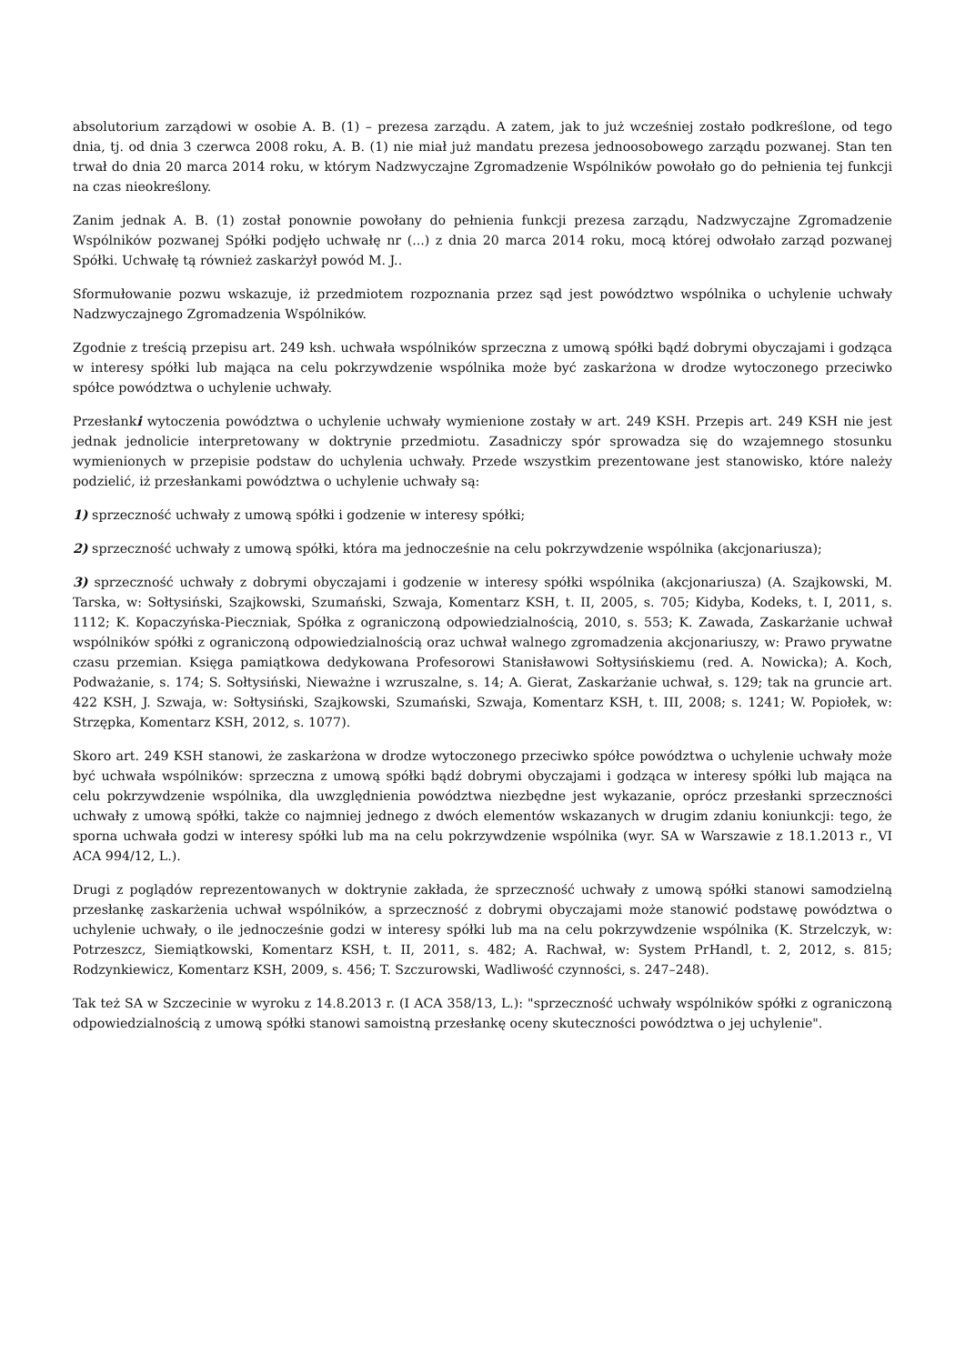absolutorium zarządowi w osobie A. B. (1) – prezesa zarządu. A zatem, jak to już wcześniej zostało podkreślone, od tego dnia, tj. od dnia 3 czerwca 2008 roku, A. B. (1) nie miał już mandatu prezesa jednoosobowego zarządu pozwanej. Stan ten trwał do dnia 20 marca 2014 roku, w którym Nadzwyczajne Zgromadzenie Wspólników powołało go do pełnienia tej funkcji na czas nieokreślony.
Zanim jednak A. B. (1) został ponownie powołany do pełnienia funkcji prezesa zarządu, Nadzwyczajne Zgromadzenie Wspólników pozwanej Spółki podjęło uchwałę nr (...) z dnia 20 marca 2014 roku, mocą której odwołało zarząd pozwanej Spółki. Uchwałę tą również zaskarżył powód M. J..
Sformułowanie pozwu wskazuje, iż przedmiotem rozpoznania przez sąd jest powództwo wspólnika o uchylenie uchwały Nadzwyczajnego Zgromadzenia Wspólników.
Zgodnie z treścią przepisu art. 249 ksh. uchwała wspólników sprzeczna z umową spółki bądź dobrymi obyczajami i godząca w interesy spółki lub mająca na celu pokrzywdzenie wspólnika może być zaskarżona w drodze wytoczonego przeciwko spółce powództwa o uchylenie uchwały.
Przesłanki wytoczenia powództwa o uchylenie uchwały wymienione zostały w art. 249 KSH. Przepis art. 249 KSH nie jest jednak jednolicie interpretowany w doktrynie przedmiotu. Zasadniczy spór sprowadza się do wzajemnego stosunku wymienionych w przepisie podstaw do uchylenia uchwały. Przede wszystkim prezentowane jest stanowisko, które należy podzielić, iż przesłankami powództwa o uchylenie uchwały są:
1) sprzeczność uchwały z umową spółki i godzenie w interesy spółki;
2) sprzeczność uchwały z umową spółki, która ma jednocześnie na celu pokrzywdzenie wspólnika (akcjonariusza);
3) sprzeczność uchwały z dobrymi obyczajami i godzenie w interesy spółki wspólnika (akcjonariusza) (A. Szajkowski, M. Tarska, w: Sołtysiński, Szajkowski, Szumański, Szwaja, Komentarz KSH, t. II, 2005, s. 705; Kidyba, Kodeks, t. I, 2011, s. 1112; K. Kopaczyńska-Pieczniak, Spółka z ograniczoną odpowiedzialnością, 2010, s. 553; K. Zawada, Zaskarżanie uchwał wspólników spółki z ograniczoną odpowiedzialnością oraz uchwał walnego zgromadzenia akcjonariuszy, w: Prawo prywatne czasu przemian. Księga pamiątkowa dedykowana Profesorowi Stanisławowi Sołtysińskiemu (red. A. Nowicka); A. Koch, Podważanie, s. 174; S. Sołtysiński, Nieważne i wzruszalne, s. 14; A. Gierat, Zaskarżanie uchwał, s. 129; tak na gruncie art. 422 KSH, J. Szwaja, w: Sołtysiński, Szajkowski, Szumański, Szwaja, Komentarz KSH, t. III, 2008; s. 1241; W. Popiołek, w: Strzępka, Komentarz KSH, 2012, s. 1077).
Skoro art. 249 KSH stanowi, że zaskarżona w drodze wytoczonego przeciwko spółce powództwa o uchylenie uchwały może być uchwała wspólników: sprzeczna z umową spółki bądź dobrymi obyczajami i godząca w interesy spółki lub mająca na celu pokrzywdzenie wspólnika, dla uwzględnienia powództwa niezbędne jest wykazanie, oprócz przesłanki sprzeczności uchwały z umową spółki, także co najmniej jednego z dwóch elementów wskazanych w drugim zdaniu koniunkcji: tego, że sporna uchwała godzi w interesy spółki lub ma na celu pokrzywdzenie wspólnika (wyr. SA w Warszawie z 18.1.2013 r., VI ACA 994/12, L.).
Drugi z poglądów reprezentowanych w doktrynie zakłada, że sprzeczność uchwały z umową spółki stanowi samodzielną przesłankę zaskarżenia uchwał wspólników, a sprzeczność z dobrymi obyczajami może stanowić podstawę powództwa o uchylenie uchwały, o ile jednocześnie godzi w interesy spółki lub ma na celu pokrzywdzenie wspólnika (K. Strzelczyk, w: Potrzeszcz, Siemiątkowski, Komentarz KSH, t. II, 2011, s. 482; A. Rachwał, w: System PrHandl, t. 2, 2012, s. 815; Rodzynkiewicz, Komentarz KSH, 2009, s. 456; T. Szczurowski, Wadliwość czynności, s. 247–248).
Tak też SA w Szczecinie w wyroku z 14.8.2013 r. (I ACA 358/13, L.): "sprzeczność uchwały wspólników spółki z ograniczoną odpowiedzialnością z umową spółki stanowi samoistną przesłankę oceny skuteczności powództwa o jej uchylenie".